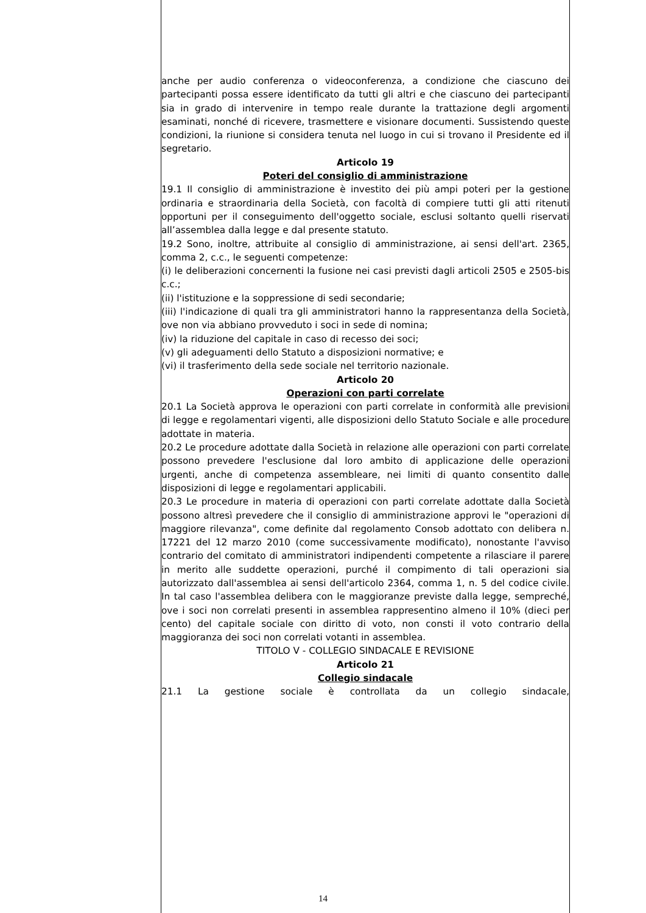anche per audio conferenza o videoconferenza, a condizione che ciascuno dei partecipanti possa essere identificato da tutti gli altri e che ciascuno dei partecipanti sia in grado di intervenire in tempo reale durante la trattazione degli argomenti esaminati, nonché di ricevere, trasmettere e visionare documenti. Sussistendo queste condizioni, la riunione si considera tenuta nel luogo in cui si trovano il Presidente ed il segretario.
Articolo 19
Poteri del consiglio di amministrazione
19.1 Il consiglio di amministrazione è investito dei più ampi poteri per la gestione ordinaria e straordinaria della Società, con facoltà di compiere tutti gli atti ritenuti opportuni per il conseguimento dell'oggetto sociale, esclusi soltanto quelli riservati all’assemblea dalla legge e dal presente statuto.
19.2 Sono, inoltre, attribuite al consiglio di amministrazione, ai sensi dell'art. 2365, comma 2, c.c., le seguenti competenze:
(i) le deliberazioni concernenti la fusione nei casi previsti dagli articoli 2505 e 2505-bis c.c.;
(ii) l'istituzione e la soppressione di sedi secondarie;
(iii) l'indicazione di quali tra gli amministratori hanno la rappresentanza della Società, ove non via abbiano provveduto i soci in sede di nomina;
(iv) la riduzione del capitale in caso di recesso dei soci;
(v) gli adeguamenti dello Statuto a disposizioni normative; e
(vi) il trasferimento della sede sociale nel territorio nazionale.
Articolo 20
Operazioni con parti correlate
20.1 La Società approva le operazioni con parti correlate in conformità alle previsioni di legge e regolamentari vigenti, alle disposizioni dello Statuto Sociale e alle procedure adottate in materia.
20.2 Le procedure adottate dalla Società in relazione alle operazioni con parti correlate possono prevedere l'esclusione dal loro ambito di applicazione delle operazioni urgenti, anche di competenza assembleare, nei limiti di quanto consentito dalle disposizioni di legge e regolamentari applicabili.
20.3 Le procedure in materia di operazioni con parti correlate adottate dalla Società possono altresì prevedere che il consiglio di amministrazione approvi le "operazioni di maggiore rilevanza", come definite dal regolamento Consob adottato con delibera n. 17221 del 12 marzo 2010 (come successivamente modificato), nonostante l'avviso contrario del comitato di amministratori indipendenti competente a rilasciare il parere in merito alle suddette operazioni, purché il compimento di tali operazioni sia autorizzato dall'assemblea ai sensi dell'articolo 2364, comma 1, n. 5 del codice civile. In tal caso l'assemblea delibera con le maggioranze previste dalla legge, sempreché, ove i soci non correlati presenti in assemblea rappresentino almeno il 10% (dieci per cento) del capitale sociale con diritto di voto, non consti il voto contrario della maggioranza dei soci non correlati votanti in assemblea.
TITOLO V - COLLEGIO SINDACALE E REVISIONE
Articolo 21
Collegio sindacale
21.1 La gestione sociale è controllata da un collegio sindacale,
14